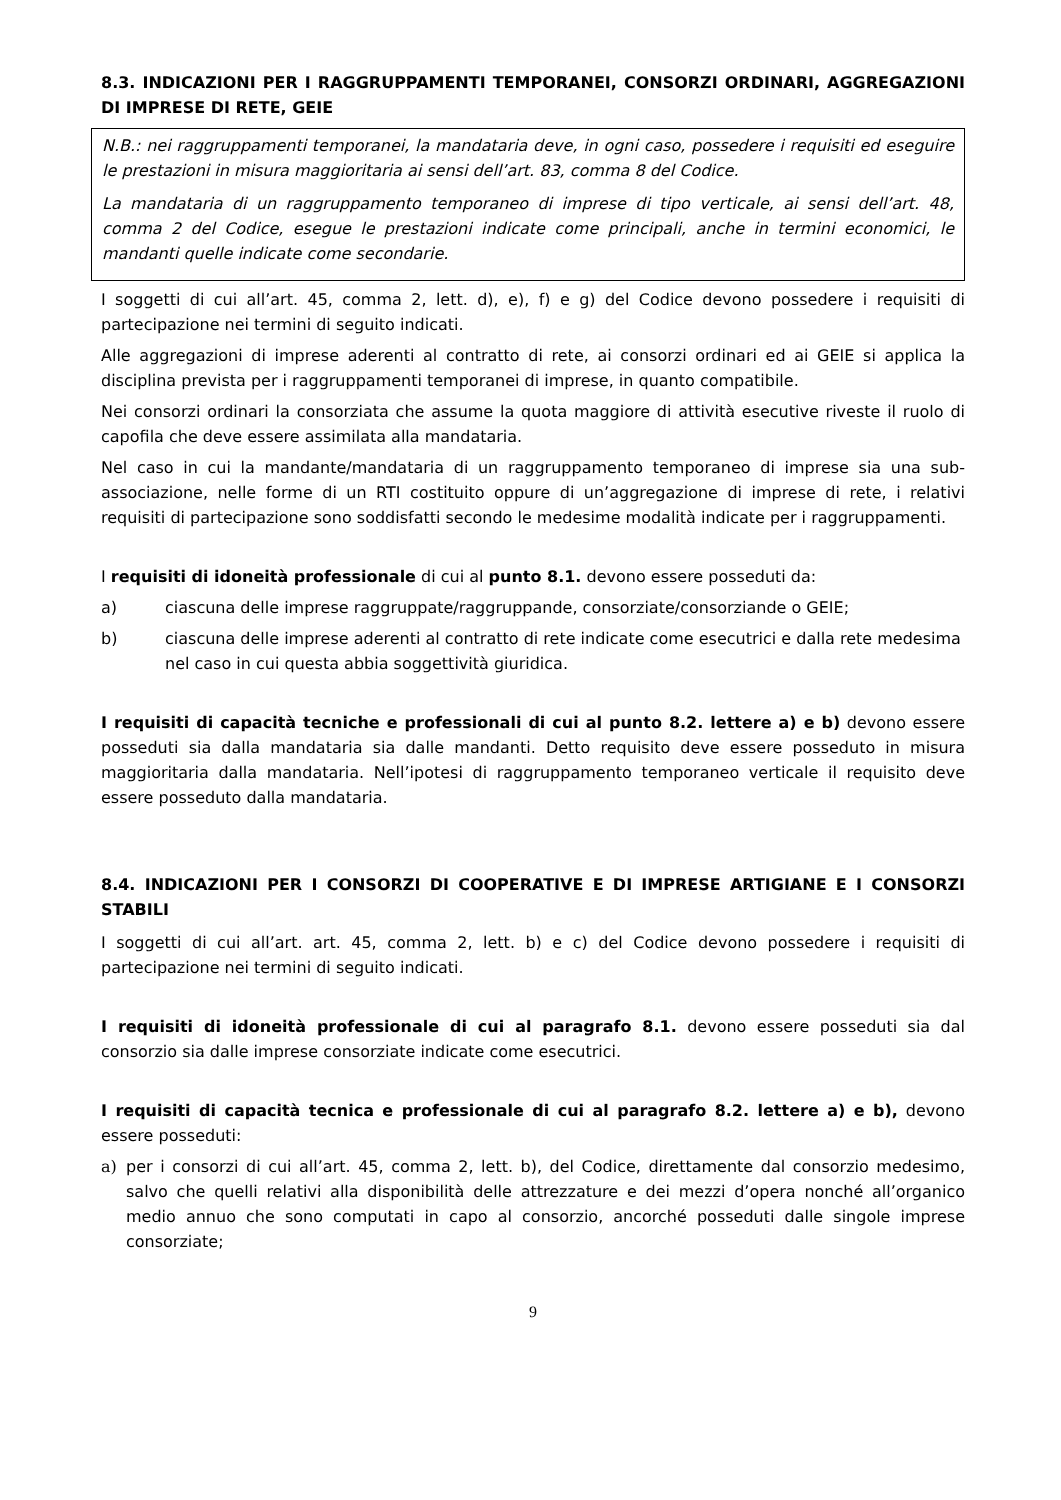8.3. INDICAZIONI PER I RAGGRUPPAMENTI TEMPORANEI, CONSORZI ORDINARI, AGGREGAZIONI DI IMPRESE DI RETE, GEIE
N.B.: nei raggruppamenti temporanei, la mandataria deve, in ogni caso, possedere i requisiti ed eseguire le prestazioni in misura maggioritaria ai sensi dell’art. 83, comma 8 del Codice.
La mandataria di un raggruppamento temporaneo di imprese di tipo verticale, ai sensi dell’art. 48, comma 2 del Codice, esegue le prestazioni indicate come principali, anche in termini economici, le mandanti quelle indicate come secondarie.
I soggetti di cui all’art. 45, comma 2, lett. d), e), f) e g) del Codice devono possedere i requisiti di partecipazione nei termini di seguito indicati.
Alle aggregazioni di imprese aderenti al contratto di rete, ai consorzi ordinari ed ai GEIE si applica la disciplina prevista per i raggruppamenti temporanei di imprese, in quanto compatibile.
Nei consorzi ordinari la consorziata che assume la quota maggiore di attività esecutive riveste il ruolo di capofila che deve essere assimilata alla mandataria.
Nel caso in cui la mandante/mandataria di un raggruppamento temporaneo di imprese sia una sub-associazione, nelle forme di un RTI costituito oppure di un’aggregazione di imprese di rete, i relativi requisiti di partecipazione sono soddisfatti secondo le medesime modalità indicate per i raggruppamenti.
I requisiti di idoneità professionale di cui al punto 8.1. devono essere posseduti da:
a) ciascuna delle imprese raggruppate/raggruppande, consorziate/consorziande o GEIE;
b) ciascuna delle imprese aderenti al contratto di rete indicate come esecutrici e dalla rete medesima nel caso in cui questa abbia soggettività giuridica.
I requisiti di capacità tecniche e professionali di cui al punto 8.2. lettere a) e b) devono essere posseduti sia dalla mandataria sia dalle mandanti. Detto requisito deve essere posseduto in misura maggioritaria dalla mandataria. Nell’ipotesi di raggruppamento temporaneo verticale il requisito deve essere posseduto dalla mandataria.
8.4. INDICAZIONI PER I CONSORZI DI COOPERATIVE E DI IMPRESE ARTIGIANE E I CONSORZI STABILI
I soggetti di cui all’art. art. 45, comma 2, lett. b) e c) del Codice devono possedere i requisiti di partecipazione nei termini di seguito indicati.
I requisiti di idoneità professionale di cui al paragrafo 8.1. devono essere posseduti sia dal consorzio sia dalle imprese consorziate indicate come esecutrici.
I requisiti di capacità tecnica e professionale di cui al paragrafo 8.2. lettere a) e b), devono essere posseduti:
a) per i consorzi di cui all’art. 45, comma 2, lett. b), del Codice, direttamente dal consorzio medesimo, salvo che quelli relativi alla disponibilità delle attrezzature e dei mezzi d’opera nonché all’organico medio annuo che sono computati in capo al consorzio, ancorché posseduti dalle singole imprese consorziate;
9